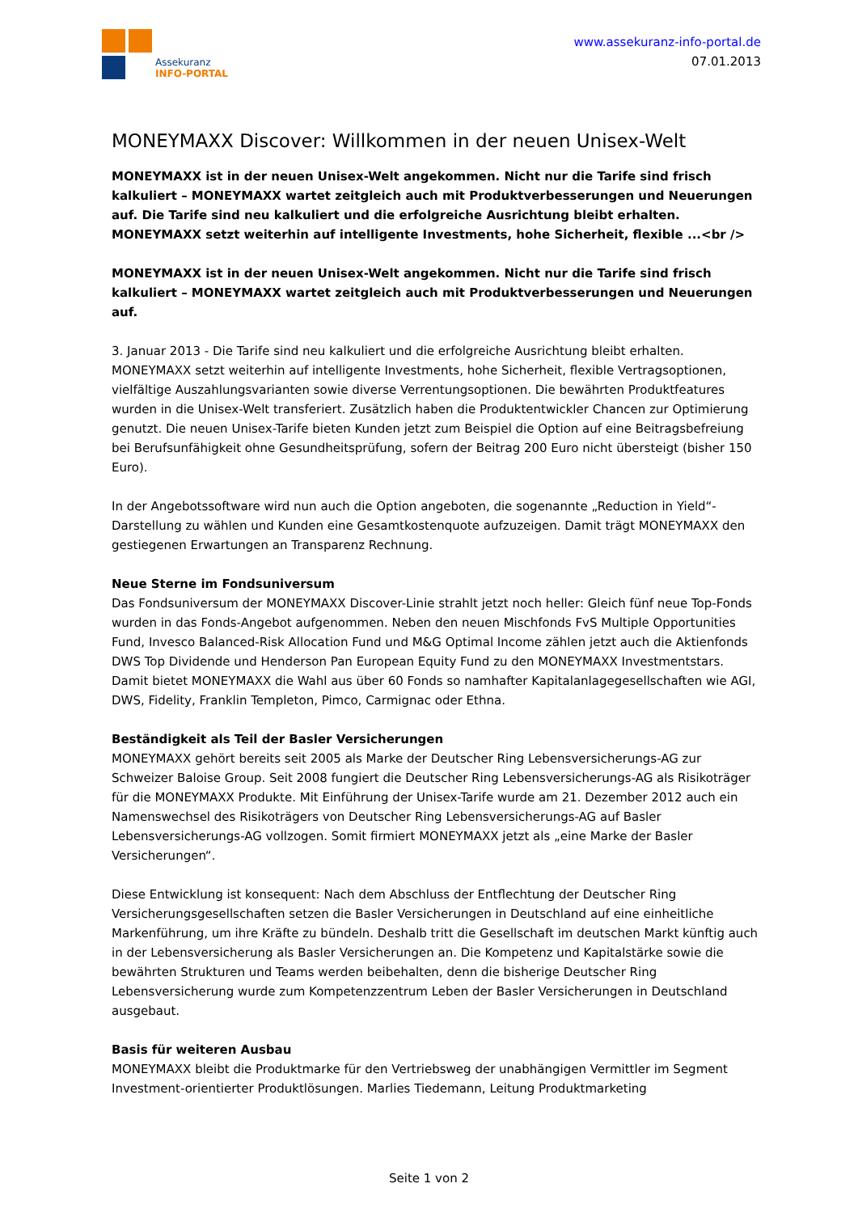Assekuranz
INFO-PORTAL
www.assekuranz-info-portal.de
07.01.2013
MONEYMAXX Discover: Willkommen in der neuen Unisex-Welt
MONEYMAXX ist in der neuen Unisex-Welt angekommen. Nicht nur die Tarife sind frisch kalkuliert – MONEYMAXX wartet zeitgleich auch mit Produktverbesserungen und Neuerungen auf. Die Tarife sind neu kalkuliert und die erfolgreiche Ausrichtung bleibt erhalten. MONEYMAXX setzt weiterhin auf intelligente Investments, hohe Sicherheit, flexible ...<br />
MONEYMAXX ist in der neuen Unisex-Welt angekommen. Nicht nur die Tarife sind frisch kalkuliert – MONEYMAXX wartet zeitgleich auch mit Produktverbesserungen und Neuerungen auf.
3. Januar 2013 - Die Tarife sind neu kalkuliert und die erfolgreiche Ausrichtung bleibt erhalten. MONEYMAXX setzt weiterhin auf intelligente Investments, hohe Sicherheit, flexible Vertragsoptionen, vielfältige Auszahlungsvarianten sowie diverse Verrentungsoptionen. Die bewährten Produktfeatures wurden in die Unisex-Welt transferiert. Zusätzlich haben die Produktentwickler Chancen zur Optimierung genutzt. Die neuen Unisex-Tarife bieten Kunden jetzt zum Beispiel die Option auf eine Beitragsbefreiung bei Berufsunfähigkeit ohne Gesundheitsprüfung, sofern der Beitrag 200 Euro nicht übersteigt (bisher 150 Euro).
In der Angebotssoftware wird nun auch die Option angeboten, die sogenannte „Reduction in Yield“-Darstellung zu wählen und Kunden eine Gesamtkostenquote aufzuzeigen. Damit trägt MONEYMAXX den gestiegenen Erwartungen an Transparenz Rechnung.
Neue Sterne im Fondsuniversum
Das Fondsuniversum der MONEYMAXX Discover-Linie strahlt jetzt noch heller: Gleich fünf neue Top-Fonds wurden in das Fonds-Angebot aufgenommen. Neben den neuen Mischfonds FvS Multiple Opportunities Fund, Invesco Balanced-Risk Allocation Fund und M&G Optimal Income zählen jetzt auch die Aktienfonds DWS Top Dividende und Henderson Pan European Equity Fund zu den MONEYMAXX Investmentstars. Damit bietet MONEYMAXX die Wahl aus über 60 Fonds so namhafter Kapitalanlagegesellschaften wie AGI, DWS, Fidelity, Franklin Templeton, Pimco, Carmignac oder Ethna.
Beständigkeit als Teil der Basler Versicherungen
MONEYMAXX gehört bereits seit 2005 als Marke der Deutscher Ring Lebensversicherungs-AG zur Schweizer Baloise Group. Seit 2008 fungiert die Deutscher Ring Lebensversicherungs-AG als Risikoträger für die MONEYMAXX Produkte. Mit Einführung der Unisex-Tarife wurde am 21. Dezember 2012 auch ein Namenswechsel des Risikoträgers von Deutscher Ring Lebensversicherungs-AG auf Basler Lebensversicherungs-AG vollzogen. Somit firmiert MONEYMAXX jetzt als „eine Marke der Basler Versicherungen“.
Diese Entwicklung ist konsequent: Nach dem Abschluss der Entflechtung der Deutscher Ring Versicherungsgesellschaften setzen die Basler Versicherungen in Deutschland auf eine einheitliche Markenführung, um ihre Kräfte zu bündeln. Deshalb tritt die Gesellschaft im deutschen Markt künftig auch in der Lebensversicherung als Basler Versicherungen an. Die Kompetenz und Kapitalstärke sowie die bewährten Strukturen und Teams werden beibehalten, denn die bisherige Deutscher Ring Lebensversicherung wurde zum Kompetenzzentrum Leben der Basler Versicherungen in Deutschland ausgebaut.
Basis für weiteren Ausbau
MONEYMAXX bleibt die Produktmarke für den Vertriebsweg der unabhängigen Vermittler im Segment Investment-orientierter Produktlösungen. Marlies Tiedemann, Leitung Produktmarketing
Seite 1 von 2